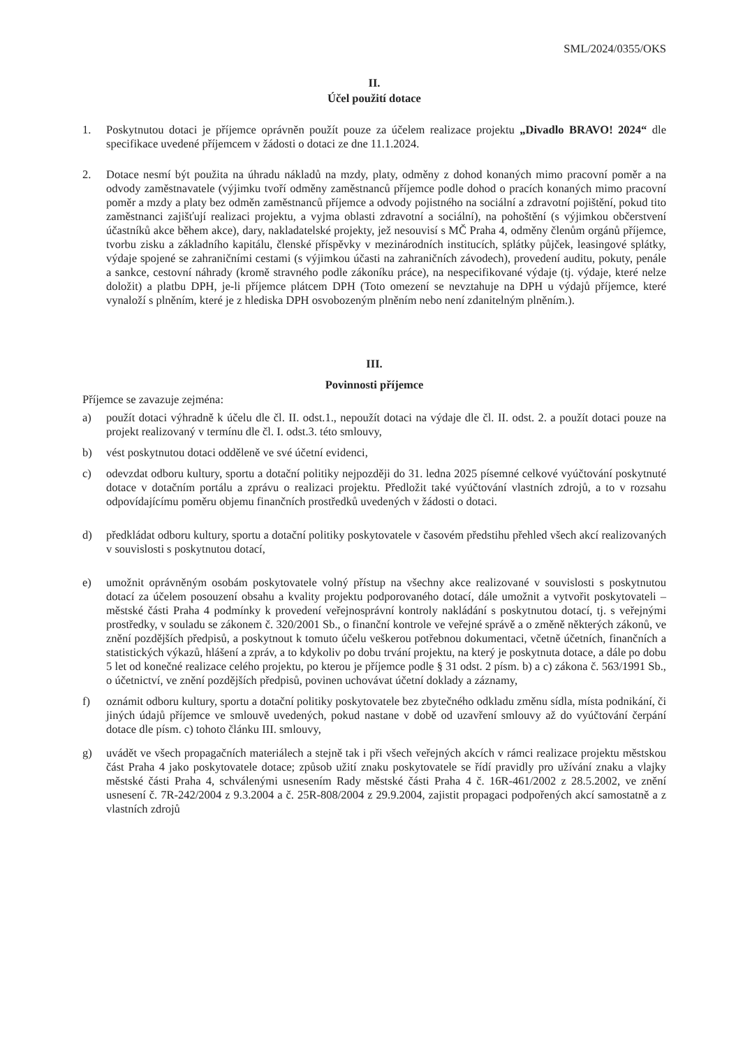SML/2024/0355/OKS
II.
Účel použití dotace
1. Poskytnutou dotaci je příjemce oprávněn použít pouze za účelem realizace projektu „Divadlo BRAVO! 2024“ dle specifikace uvedené příjemcem v žádosti o dotaci ze dne 11.1.2024.
2. Dotace nesmí být použita na úhradu nákladů na mzdy, platy, odměny z dohod konaných mimo pracovní poměr a na odvody zaměstnavatele (výjimku tvoří odměny zaměstnanců příjemce podle dohod o pracích konaných mimo pracovní poměr a mzdy a platy bez odměn zaměstnanců příjemce a odvody pojistného na sociální a zdravotní pojištění, pokud tito zaměstnanci zajišťují realizaci projektu, a vyjma oblasti zdravotní a sociální), na pohoštění (s výjimkou občerstvení účastníků akce během akce), dary, nakladatelské projekty, jež nesouvisí s MČ Praha 4, odměny členům orgánů příjemce, tvorbu zisku a základního kapitálu, členské příspěvky v mezinárodních institucích, splátky půjček, leasingové splátky, výdaje spojené se zahraničními cestami (s výjimkou účasti na zahraničních závodech), provedení auditu, pokuty, penále a sankce, cestovní náhrady (kromě stravného podle zákoníku práce), na nespecifikované výdaje (tj. výdaje, které nelze doložit) a platbu DPH, je-li příjemce plátcem DPH (Toto omezení se nevztahuje na DPH u výdajů příjemce, které vynaloží s plněním, které je z hlediska DPH osvobozeným plněním nebo není zdanitelným plněním.).
III.
Povinnosti příjemce
Příjemce se zavazuje zejména:
a) použít dotaci výhradně k účelu dle čl. II. odst.1., nepoužít dotaci na výdaje dle čl. II. odst. 2. a použít dotaci pouze na projekt realizovaný v termínu dle čl. I. odst.3. této smlouvy,
b) vést poskytnutou dotaci odděleně ve své účetní evidenci,
c) odevzdat odboru kultury, sportu a dotační politiky nejpozději do 31. ledna 2025 písemné celkové vyúčtování poskytnuté dotace v dotačním portálu a zprávu o realizaci projektu. Předložit také vyúčtování vlastních zdrojů, a to v rozsahu odpovídajícímu poměru objemu finančních prostředků uvedených v žádosti o dotaci.
d) předkládat odboru kultury, sportu a dotační politiky poskytovatele v časovém předstihu přehled všech akcí realizovaných v souvislosti s poskytnutou dotací,
e) umožnit oprávněným osobám poskytovatele volný přístup na všechny akce realizované v souvislosti s poskytnutou dotací za účelem posouzení obsahu a kvality projektu podporovaného dotací, dále umožnit a vytvořit poskytovateli – městské části Praha 4 podmínky k provedení veřejnosprávní kontroly nakládání s poskytnutou dotací, tj. s veřejnými prostředky, v souladu se zákonem č. 320/2001 Sb., o finanční kontrole ve veřejné správě a o změně některých zákonů, ve znění pozdějších předpisů, a poskytnout k tomuto účelu veškerou potřebnou dokumentaci, včetně účetních, finančních a statistických výkazů, hlášení a zpráv, a to kdykoliv po dobu trvání projektu, na který je poskytnuta dotace, a dále po dobu 5 let od konečné realizace celého projektu, po kterou je příjemce podle § 31 odst. 2 písm. b) a c) zákona č. 563/1991 Sb., o účetnictví, ve znění pozdějších předpisů, povinen uchovávat účetní doklady a záznamy,
f) oznámit odboru kultury, sportu a dotační politiky poskytovatele bez zbytečného odkladu změnu sídla, místa podnikání, či jiných údajů příjemce ve smlouvě uvedených, pokud nastane v době od uzavření smlouvy až do vyúčtování čerpání dotace dle písm. c) tohoto článku III. smlouvy,
g) uvádět ve všech propagačních materiálech a stejně tak i při všech veřejných akcích v rámci realizace projektu městskou část Praha 4 jako poskytovatele dotace; způsob užití znaku poskytovatele se řídí pravidly pro užívání znaku a vlajky městské části Praha 4, schválenými usnesením Rady městské části Praha 4 č. 16R-461/2002 z 28.5.2002, ve znění usnesení č. 7R-242/2004 z 9.3.2004 a č. 25R-808/2004 z 29.9.2004, zajistit propagaci podpořených akcí samostatně a z vlastních zdrojů